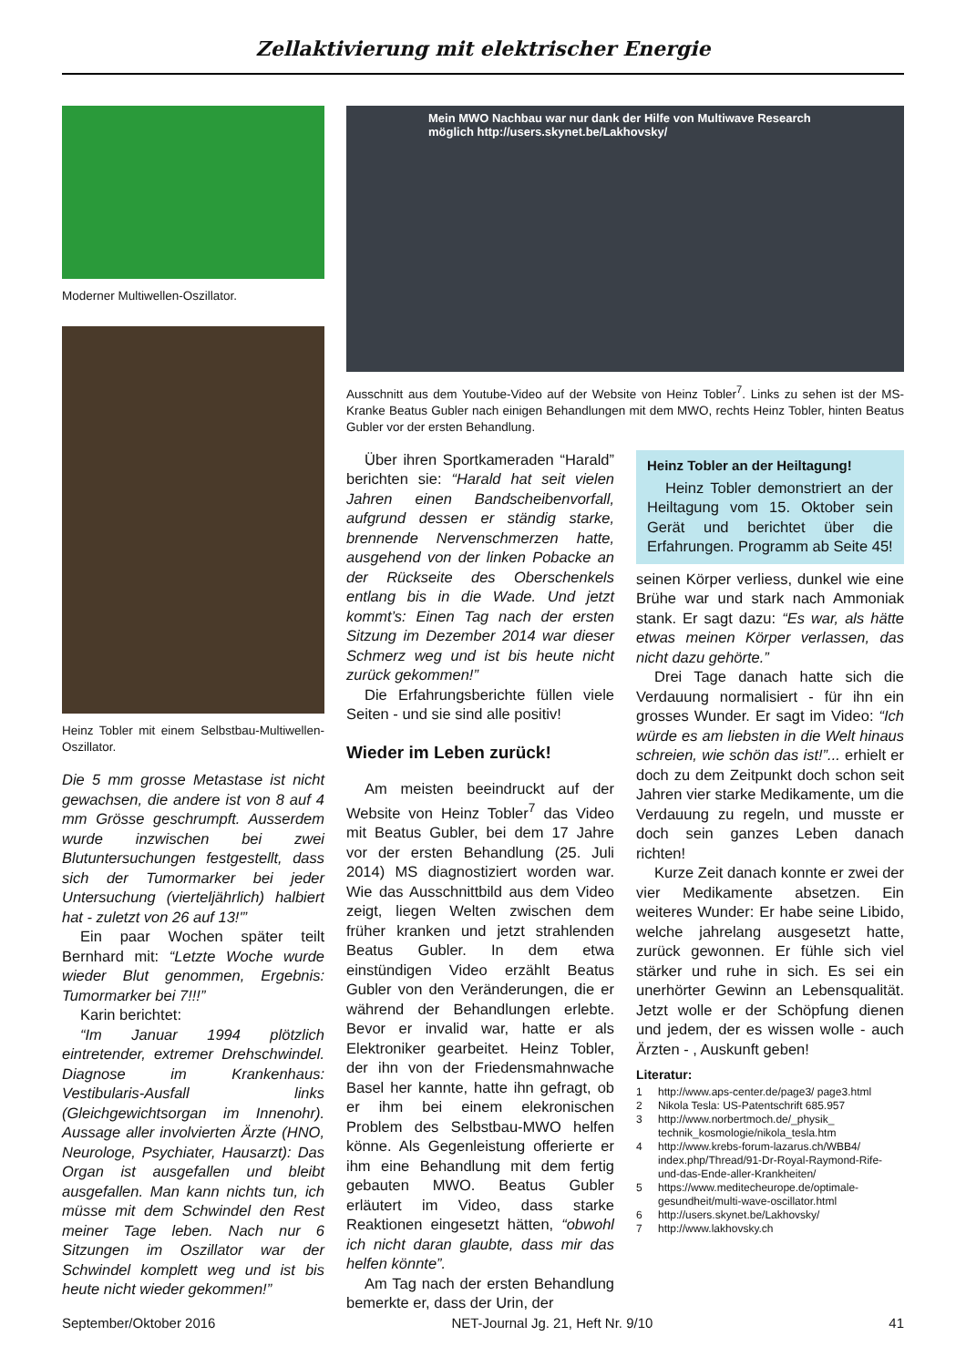Zellaktivierung mit elektrischer Energie
Moderner Multiwellen-Oszillator.
Heinz Tobler mit einem Selbstbau-Multiwellen-Oszillator.
Die 5 mm grosse Metastase ist nicht gewachsen, die andere ist von 8 auf 4 mm Grösse geschrumpft. Ausserdem wurde inzwischen bei zwei Blutuntersuchungen festgestellt, dass sich der Tumormarker bei jeder Untersuchung (vierteljährlich) halbiert hat - zuletzt von 26 auf 13!'”
Ein paar Wochen später teilt Bernhard mit: “Letzte Woche wurde wieder Blut genommen, Ergebnis: Tumormarker bei 7!!!”
Karin berichtet:
“Im Januar 1994 plötzlich eintretender, extremer Drehschwindel. Diagnose im Krankenhaus: Vestibularis-Ausfall links (Gleichgewichtsorgan im Innenohr). Aussage aller involvierten Ärzte (HNO, Neurologe, Psychiater, Hausarzt): Das Organ ist ausgefallen und bleibt ausgefallen. Man kann nichts tun, ich müsse mit dem Schwindel den Rest meiner Tage leben. Nach nur 6 Sitzungen im Oszillator war der Schwindel komplett weg und ist bis heute nicht wieder gekommen!”
Mein MWO Nachbau war nur dank der Hilfe von Multiwave Research
möglich http://users.skynet.be/Lakhovsky/
Ausschnitt aus dem Youtube-Video auf der Website von Heinz Tobler<sup>7</sup>. Links zu sehen ist der MS-Kranke Beatus Gubler nach einigen Behandlungen mit dem MWO, rechts Heinz Tobler, hinten Beatus Gubler vor der ersten Behandlung.
Über ihren Sportkameraden “Harald” berichten sie: “Harald hat seit vielen Jahren einen Bandscheibenvorfall, aufgrund dessen er ständig starke, brennende Nervenschmerzen hatte, ausgehend von der linken Pobacke an der Rückseite des Oberschenkels entlang bis in die Wade. Und jetzt kommt’s: Einen Tag nach der ersten Sitzung im Dezember 2014 war dieser Schmerz weg und ist bis heute nicht zurück gekommen!”
Die Erfahrungsberichte füllen viele Seiten - und sie sind alle positiv!
Wieder im Leben zurück!
Am meisten beeindruckt auf der Website von Heinz Tobler<sup>7</sup> das Video mit Beatus Gubler, bei dem 17 Jahre vor der ersten Behandlung (25. Juli 2014) MS diagnostiziert worden war. Wie das Ausschnittbild aus dem Video zeigt, liegen Welten zwischen dem früher kranken und jetzt strahlenden Beatus Gubler. In dem etwa einstündigen Video erzählt Beatus Gubler von den Veränderungen, die er während der Behandlungen erlebte. Bevor er invalid war, hatte er als Elektroniker gearbeitet. Heinz Tobler, der ihn von der Friedensmahnwache Basel her kannte, hatte ihn gefragt, ob er ihm bei einem elekronischen Problem des Selbstbau-MWO helfen könne. Als Gegenleistung offerierte er ihm eine Behandlung mit dem fertig gebauten MWO. Beatus Gubler erläutert im Video, dass starke Reaktionen eingesetzt hätten, “obwohl ich nicht daran glaubte, dass mir das helfen könnte”.
Am Tag nach der ersten Behandlung bemerkte er, dass der Urin, der
Heinz Tobler an der Heiltagung!
Heinz Tobler demonstriert an der Heiltagung vom 15. Oktober sein Gerät und berichtet über die Erfahrungen. Programm ab Seite 45!
seinen Körper verliess, dunkel wie eine Brühe war und stark nach Ammoniak stank. Er sagt dazu: “Es war, als hätte etwas meinen Körper verlassen, das nicht dazu gehörte.”
Drei Tage danach hatte sich die Verdauung normalisiert - für ihn ein grosses Wunder. Er sagt im Video: “Ich würde es am liebsten in die Welt hinaus schreien, wie schön das ist!”... erhielt er doch zu dem Zeitpunkt doch schon seit Jahren vier starke Medikamente, um die Verdauung zu regeln, und musste er doch sein ganzes Leben danach richten!
Kurze Zeit danach konnte er zwei der vier Medikamente absetzen. Ein weiteres Wunder: Er habe seine Libido, welche jahrelang ausgesetzt hatte, zurück gewonnen. Er fühle sich viel stärker und ruhe in sich. Es sei ein unerhörter Gewinn an Lebensqualität. Jetzt wolle er der Schöpfung dienen und jedem, der es wissen wolle - auch Ärzten - , Auskunft geben!
Literatur:
1 http://www.aps-center.de/page3/ page3.html
2 Nikola Tesla: US-Patentschrift 685.957
3 http://www.norbertmoch.de/_physik_ technik_kosmologie/nikola_tesla.htm
4 http://www.krebs-forum-lazarus.ch/WBB4/ index.php/Thread/91-Dr-Royal-Raymond-Rife-und-das-Ende-aller-Krankheiten/
5 https://www.meditecheurope.de/optimale-gesundheit/multi-wave-oscillator.html
6 http://users.skynet.be/Lakhovsky/
7 http://www.lakhovsky.ch
September/Oktober 2016 NET-Journal Jg. 21, Heft Nr. 9/10 41